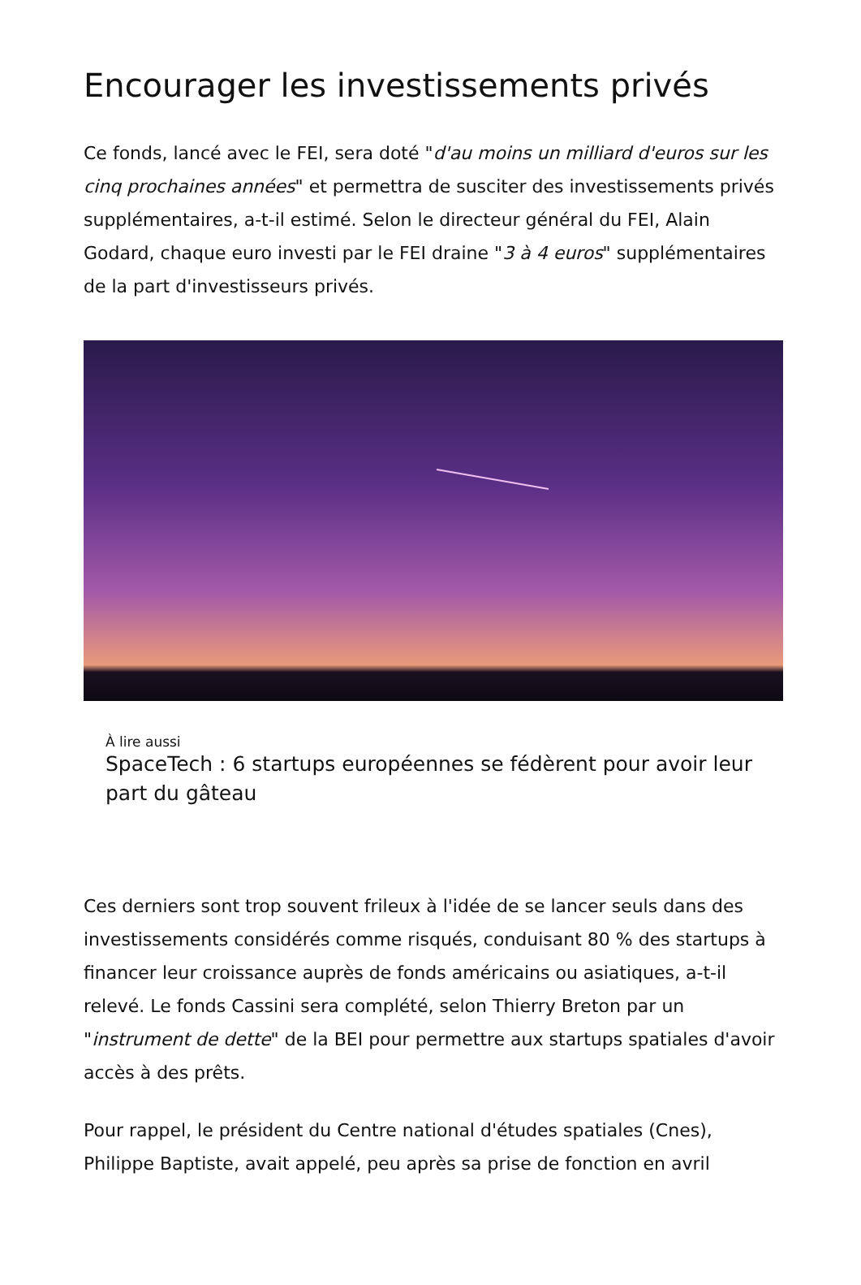Encourager les investissements privés
Ce fonds, lancé avec le FEI, sera doté "d'au moins un milliard d'euros sur les cinq prochaines années" et permettra de susciter des investissements privés supplémentaires, a-t-il estimé. Selon le directeur général du FEI, Alain Godard, chaque euro investi par le FEI draine "3 à 4 euros" supplémentaires de la part d'investisseurs privés.
À lire aussi
SpaceTech : 6 startups européennes se fédèrent pour avoir leur part du gâteau
Ces derniers sont trop souvent frileux à l'idée de se lancer seuls dans des investissements considérés comme risqués, conduisant 80 % des startups à financer leur croissance auprès de fonds américains ou asiatiques, a-t-il relevé. Le fonds Cassini sera complété, selon Thierry Breton par un "instrument de dette" de la BEI pour permettre aux startups spatiales d'avoir accès à des prêts.
Pour rappel, le président du Centre national d'études spatiales (Cnes), Philippe Baptiste, avait appelé, peu après sa prise de fonction en avril